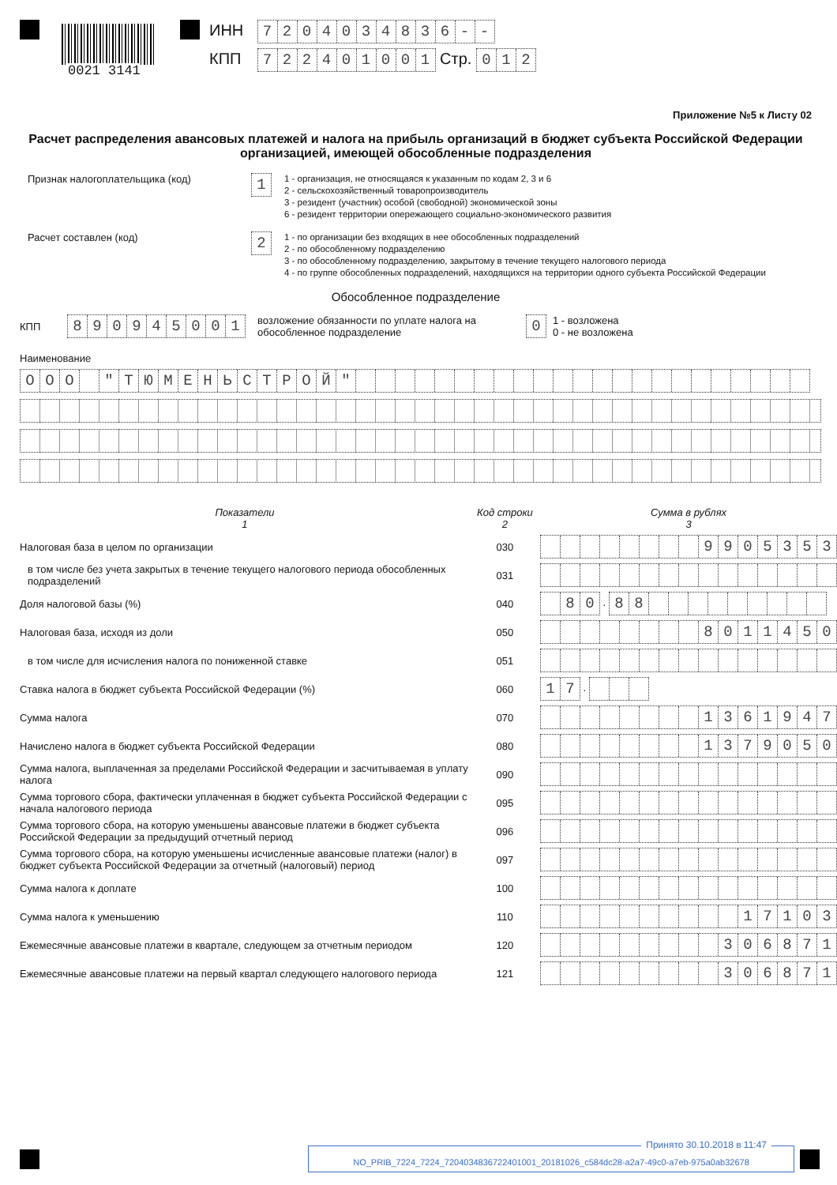0021 3141
ИНН 7204034836 - -
КПП 722401001 Стр. 012
Приложение №5 к Листу 02
Расчет распределения авансовых платежей и налога на прибыль организаций в бюджет субъекта Российской Федерации организацией, имеющей обособленные подразделения
Признак налогоплательщика (код)
1
1 - организация, не относящаяся к указанным по кодам 2, 3 и 6
2 - сельскохозяйственный товаропроизводитель
3 - резидент (участник) особой (свободной) экономической зоны
6 - резидент территории опережающего социально-экономического развития
Расчет составлен (код)
2
1 - по организации без входящих в нее обособленных подразделений
2 - по обособленному подразделению
3 - по обособленному подразделению, закрытому в течение текущего налогового периода
4 - по группе обособленных подразделений, находящихся на территории одного субъекта Российской Федерации
Обособленное подразделение
КПП
890945001
возложение обязанности по уплате налога на обособленное подразделение
0
1 - возложена
0 - не возложена
Наименование
ООО " ТЮМЕНЬСТРОЙ "
| Показатели 1 | Код строки 2 | Сумма в рублях 3 |
| Налоговая база в целом по организации | 030 | 9 9 0 5 3 5 3 |
| в том числе без учета закрытых в течение текущего налогового периода обособленных подразделений | 031 | |
| Доля налоговой базы (%) | 040 | 8 0 . 8 8 |
| Налоговая база, исходя из доли | 050 | 8 0 1 1 4 5 0 |
| в том числе для исчисления налога по пониженной ставке | 051 | |
| Ставка налога в бюджет субъекта Российской Федерации (%) | 060 | 1 7 . |
| Сумма налога | 070 | 1 3 6 1 9 4 7 |
| Начислено налога в бюджет субъекта Российской Федерации | 080 | 1 3 7 9 0 5 0 |
| Сумма налога, выплаченная за пределами Российской Федерации и засчитываемая в уплату налога | 090 | |
| Сумма торгового сбора, фактически уплаченная в бюджет субъекта Российской Федерации с начала налогового периода | 095 | |
| Сумма торгового сбора, на которую уменьшены авансовые платежи в бюджет субъекта Российской Федерации за предыдущий отчетный период | 096 | |
| Сумма торгового сбора, на которую уменьшены исчисленные авансовые платежи (налог) в бюджет субъекта Российской Федерации за отчетный (налоговый) период | 097 | |
| Сумма налога к доплате | 100 | |
| Сумма налога к уменьшению | 110 | 1 7 1 0 3 |
| Ежемесячные авансовые платежи в квартале, следующем за отчетным периодом | 120 | 3 0 6 8 7 1 |
| Ежемесячные авансовые платежи на первый квартал следующего налогового периода | 121 | 3 0 6 8 7 1 |
Принято 30.10.2018 в 11:47
NO_PRIB_7224_7224_7204034836722401001_20181026_c584dc28-a2a7-49c0-a7eb-975a0ab32678